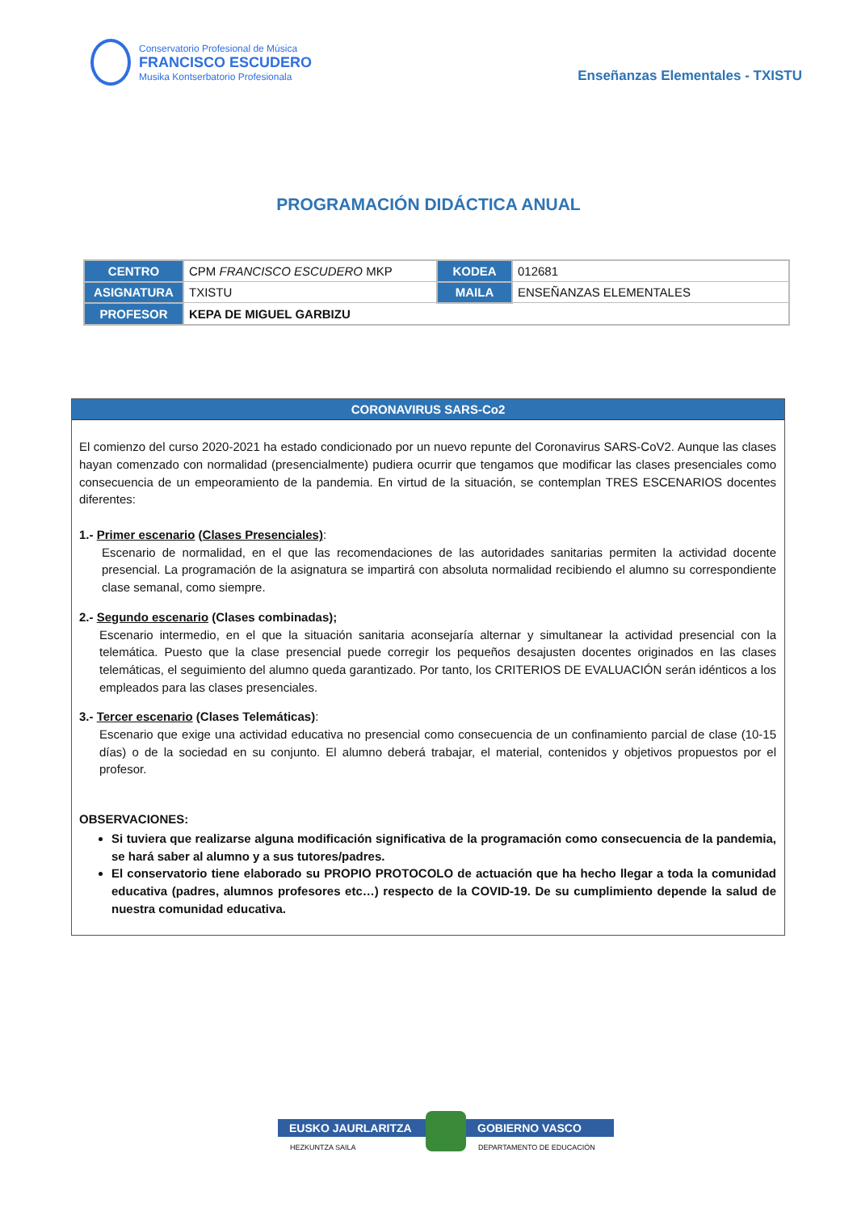Conservatorio Profesional de Música
FRANCISCO ESCUDERO
Musika Kontserbatorio Profesionala
Enseñanzas Elementales - TXISTU
PROGRAMACIÓN DIDÁCTICA ANUAL
| CENTRO | CPM FRANCISCO ESCUDERO MKP | KODEA | 012681 |
| ASIGNATURA | TXISTU | MAILA | ENSEÑANZAS ELEMENTALES |
| PROFESOR | KEPA DE MIGUEL GARBIZU | | |
CORONAVIRUS SARS-Co2
El comienzo del curso 2020-2021 ha estado condicionado por un nuevo repunte del Coronavirus SARS-CoV2. Aunque las clases hayan comenzado con normalidad (presencialmente) pudiera ocurrir que tengamos que modificar las clases presenciales como consecuencia de un empeoramiento de la pandemia. En virtud de la situación, se contemplan TRES ESCENARIOS docentes diferentes:
1.- Primer escenario (Clases Presenciales):
Escenario de normalidad, en el que las recomendaciones de las autoridades sanitarias permiten la actividad docente presencial. La programación de la asignatura se impartirá con absoluta normalidad recibiendo el alumno su correspondiente clase semanal, como siempre.
2.- Segundo escenario (Clases combinadas);
Escenario intermedio, en el que la situación sanitaria aconsejaría alternar y simultanear la actividad presencial con la telemática. Puesto que la clase presencial puede corregir los pequeños desajusten docentes originados en las clases telemáticas, el seguimiento del alumno queda garantizado. Por tanto, los CRITERIOS DE EVALUACIÓN serán idénticos a los empleados para las clases presenciales.
3.- Tercer escenario (Clases Telemáticas):
Escenario que exige una actividad educativa no presencial como consecuencia de un confinamiento parcial de clase (10-15 días) o de la sociedad en su conjunto. El alumno deberá trabajar, el material, contenidos y objetivos propuestos por el profesor.
OBSERVACIONES:
Si tuviera que realizarse alguna modificación significativa de la programación como consecuencia de la pandemia, se hará saber al alumno y a sus tutores/padres.
El conservatorio tiene elaborado su PROPIO PROTOCOLO de actuación que ha hecho llegar a toda la comunidad educativa (padres, alumnos profesores etc…) respecto de la COVID-19. De su cumplimiento depende la salud de nuestra comunidad educativa.
EUSKO JAURLARITZA
HEZKUNTZA SAILA
GOBIERNO VASCO
DEPARTAMENTO DE EDUCACIÓN